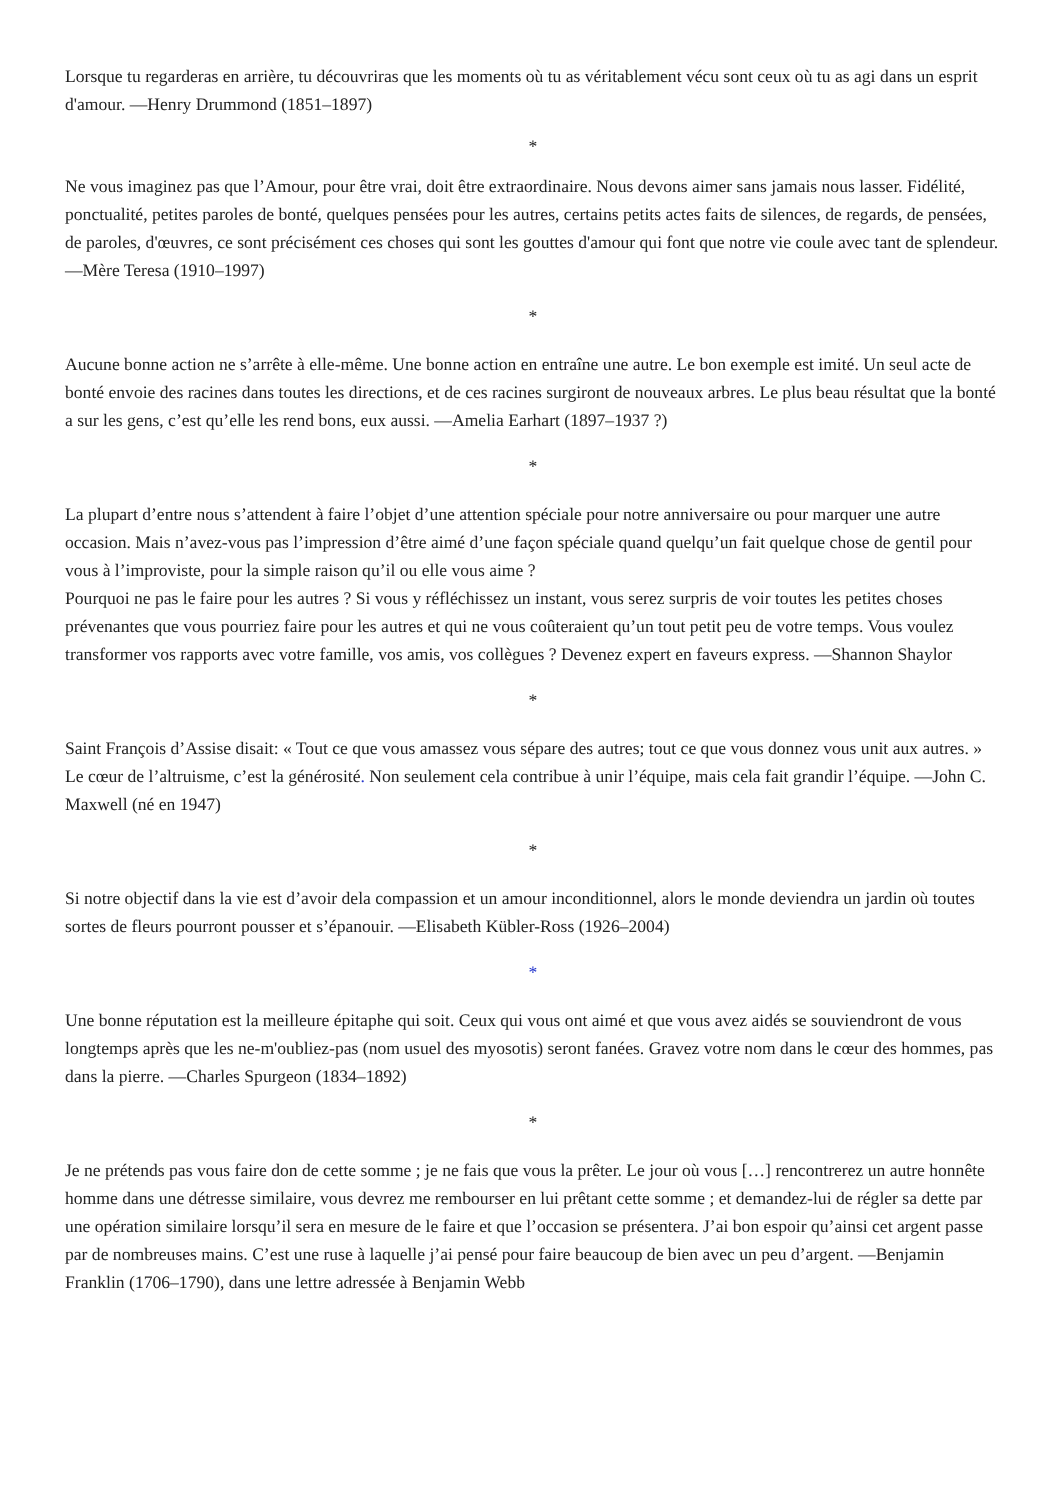Lorsque tu regarderas en arrière, tu découvriras que les moments où tu as véritablement vécu sont ceux où tu as agi dans un esprit d'amour. —Henry Drummond (1851–1897)
*
Ne vous imaginez pas que l’Amour, pour être vrai, doit être extraordinaire. Nous devons aimer sans jamais nous lasser. Fidélité, ponctualité, petites paroles de bonté, quelques pensées pour les autres, certains petits actes faits de silences, de regards, de pensées, de paroles, d'œuvres, ce sont précisément ces choses qui sont les gouttes d'amour qui font que notre vie coule avec tant de splendeur.—Mère Teresa (1910–1997)
*
Aucune bonne action ne s’arrête à elle-même. Une bonne action en entraîne une autre. Le bon exemple est imité. Un seul acte de bonté envoie des racines dans toutes les directions, et de ces racines surgiront de nouveaux arbres. Le plus beau résultat que la bonté a sur les gens, c’est qu’elle les rend bons, eux aussi. —Amelia Earhart (1897–1937 ?)
*
La plupart d’entre nous s’attendent à faire l’objet d’une attention spéciale pour notre anniversaire ou pour marquer une autre occasion. Mais n’avez-vous pas l’impression d’être aimé d’une façon spéciale quand quelqu’un fait quelque chose de gentil pour vous à l’improviste, pour la simple raison qu’il ou elle vous aime ?
Pourquoi ne pas le faire pour les autres ? Si vous y réfléchissez un instant, vous serez surpris de voir toutes les petites choses prévenantes que vous pourriez faire pour les autres et qui ne vous coûteraient qu’un tout petit peu de votre temps. Vous voulez transformer vos rapports avec votre famille, vos amis, vos collègues ? Devenez expert en faveurs express. —Shannon Shaylor
*
Saint François d’Assise disait: « Tout ce que vous amassez vous sépare des autres; tout ce que vous donnez vous unit aux autres. » Le cœur de l’altruisme, c’est la générosité. Non seulement cela contribue à unir l’équipe, mais cela fait grandir l’équipe. —John C. Maxwell (né en 1947)
*
Si notre objectif dans la vie est d’avoir dela compassion et un amour inconditionnel, alors le monde deviendra un jardin où toutes sortes de fleurs pourront pousser et s’épanouir. —Elisabeth Kübler-Ross (1926–2004)
*
Une bonne réputation est la meilleure épitaphe qui soit. Ceux qui vous ont aimé et que vous avez aidés se souviendront de vous longtemps après que les ne-m'oubliez-pas (nom usuel des myosotis) seront fanées. Gravez votre nom dans le cœur des hommes, pas dans la pierre. —Charles Spurgeon (1834–1892)
*
Je ne prétends pas vous faire don de cette somme ; je ne fais que vous la prêter. Le jour où vous […] rencontrerez un autre honnête homme dans une détresse similaire, vous devrez me rembourser en lui prêtant cette somme ; et demandez-lui de régler sa dette par une opération similaire lorsqu’il sera en mesure de le faire et que l’occasion se présentera. J’ai bon espoir qu’ainsi cet argent passe par de nombreuses mains. C’est une ruse à laquelle j’ai pensé pour faire beaucoup de bien avec un peu d’argent. —Benjamin Franklin (1706–1790), dans une lettre adressée à Benjamin Webb